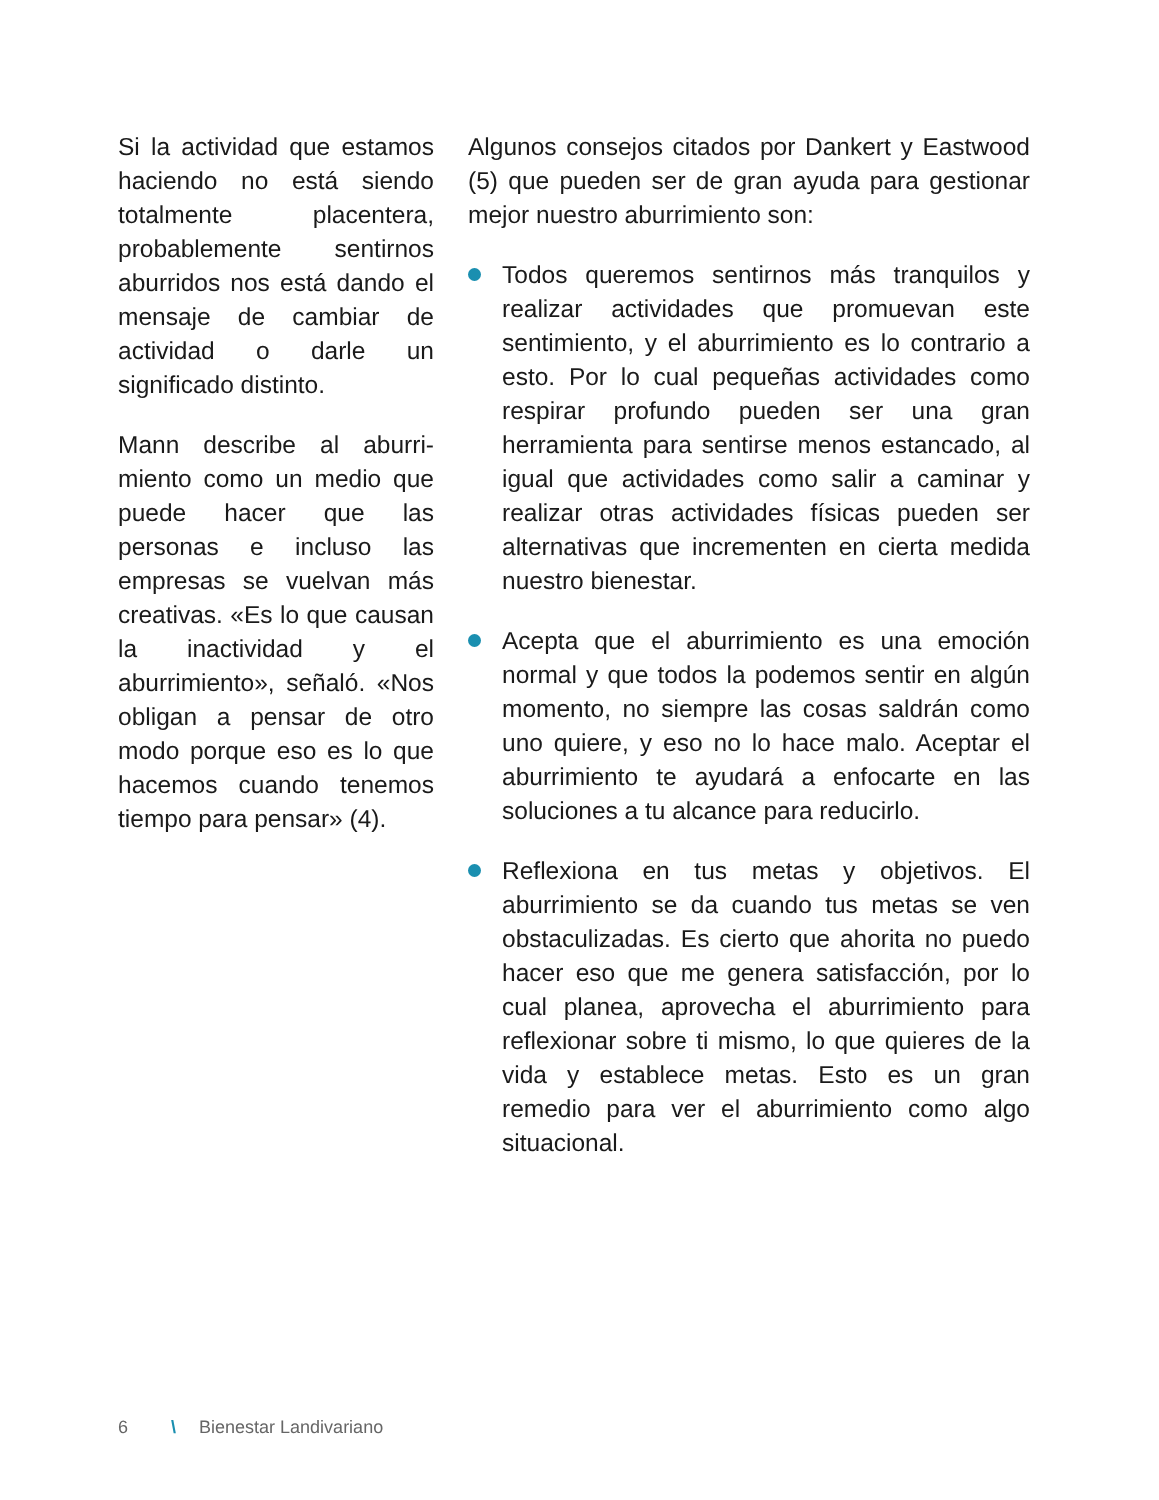Si la actividad que estamos haciendo no está siendo totalmente placentera, probablemente sentirnos aburridos nos está dando el mensaje de cambiar de actividad o darle un significado distinto.
Mann describe al aburri-miento como un medio que puede hacer que las personas e incluso las empresas se vuelvan más creativas. «Es lo que causan la inactividad y el aburrimiento», señaló. «Nos obligan a pensar de otro modo porque eso es lo que hacemos cuando tenemos tiempo para pensar» (4).
Algunos consejos citados por Dankert y Eastwood (5) que pueden ser de gran ayuda para gestionar mejor nuestro aburrimiento son:
Todos queremos sentirnos más tranquilos y realizar actividades que promuevan este sentimiento, y el aburrimiento es lo contrario a esto. Por lo cual pequeñas actividades como respirar profundo pueden ser una gran herramienta para sentirse menos estancado, al igual que actividades como salir a caminar y realizar otras actividades físicas pueden ser alternativas que incrementen en cierta medida nuestro bienestar.
Acepta que el aburrimiento es una emoción normal y que todos la podemos sentir en algún momento, no siempre las cosas saldrán como uno quiere, y eso no lo hace malo. Aceptar el aburrimiento te ayudará a enfocarte en las soluciones a tu alcance para reducirlo.
Reflexiona en tus metas y objetivos. El aburrimiento se da cuando tus metas se ven obstaculizadas. Es cierto que ahorita no puedo hacer eso que me genera satisfacción, por lo cual planea, aprovecha el aburrimiento para reflexionar sobre ti mismo, lo que quieres de la vida y establece metas. Esto es un gran remedio para ver el aburrimiento como algo situacional.
6 \ Bienestar Landivariano